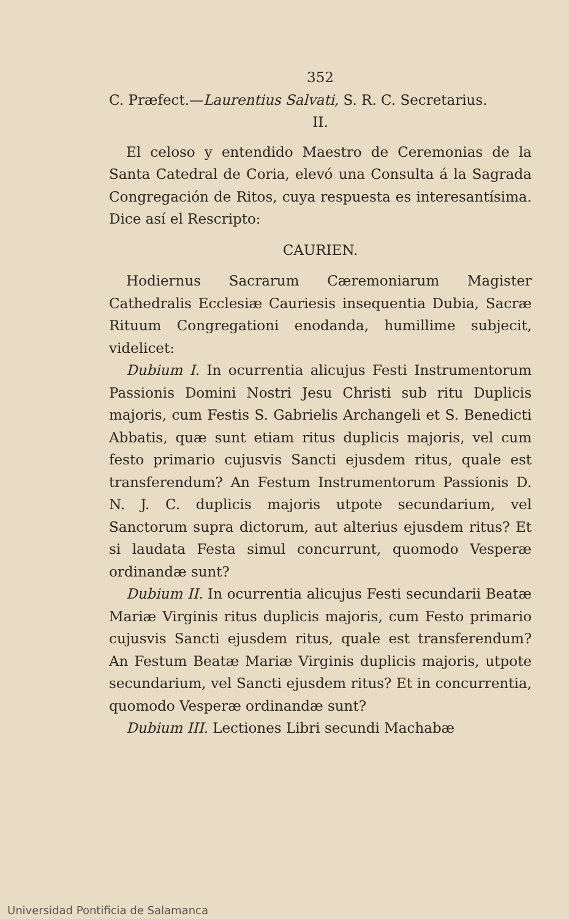352
C. Præfect.—Laurentius Salvati, S. R. C. Secretarius.
II.
El celoso y entendido Maestro de Ceremonias de la Santa Catedral de Coria, elevó una Consulta á la Sagrada Congregación de Ritos, cuya respuesta es interesantísima. Dice así el Rescripto:
CAURIEN.
Hodiernus Sacrarum Cæremoniarum Magister Cathedralis Ecclesiæ Cauriesis insequentia Dubia, Sacræ Rituum Congregationi enodanda, humillime subjecit, videlicet:
Dubium I. In ocurrentia alicujus Festi Instrumentorum Passionis Domini Nostri Jesu Christi sub ritu Duplicis majoris, cum Festis S. Gabrielis Archangeli et S. Benedicti Abbatis, quæ sunt etiam ritus duplicis majoris, vel cum festo primario cujusvis Sancti ejusdem ritus, quale est transferendum? An Festum Instrumentorum Passionis D. N. J. C. duplicis majoris utpote secundarium, vel Sanctorum supra dictorum, aut alterius ejusdem ritus? Et si laudata Festa simul concurrunt, quomodo Vesperæ ordinandæ sunt?
Dubium II. In ocurrentia alicujus Festi secundarii Beatæ Mariæ Virginis ritus duplicis majoris, cum Festo primario cujusvis Sancti ejusdem ritus, quale est transferendum? An Festum Beatæ Mariæ Virginis duplicis majoris, utpote secundarium, vel Sancti ejusdem ritus? Et in concurrentia, quomodo Vesperæ ordinandæ sunt?
Dubium III. Lectiones Libri secundi Machabæ
Universidad Pontificia de Salamanca